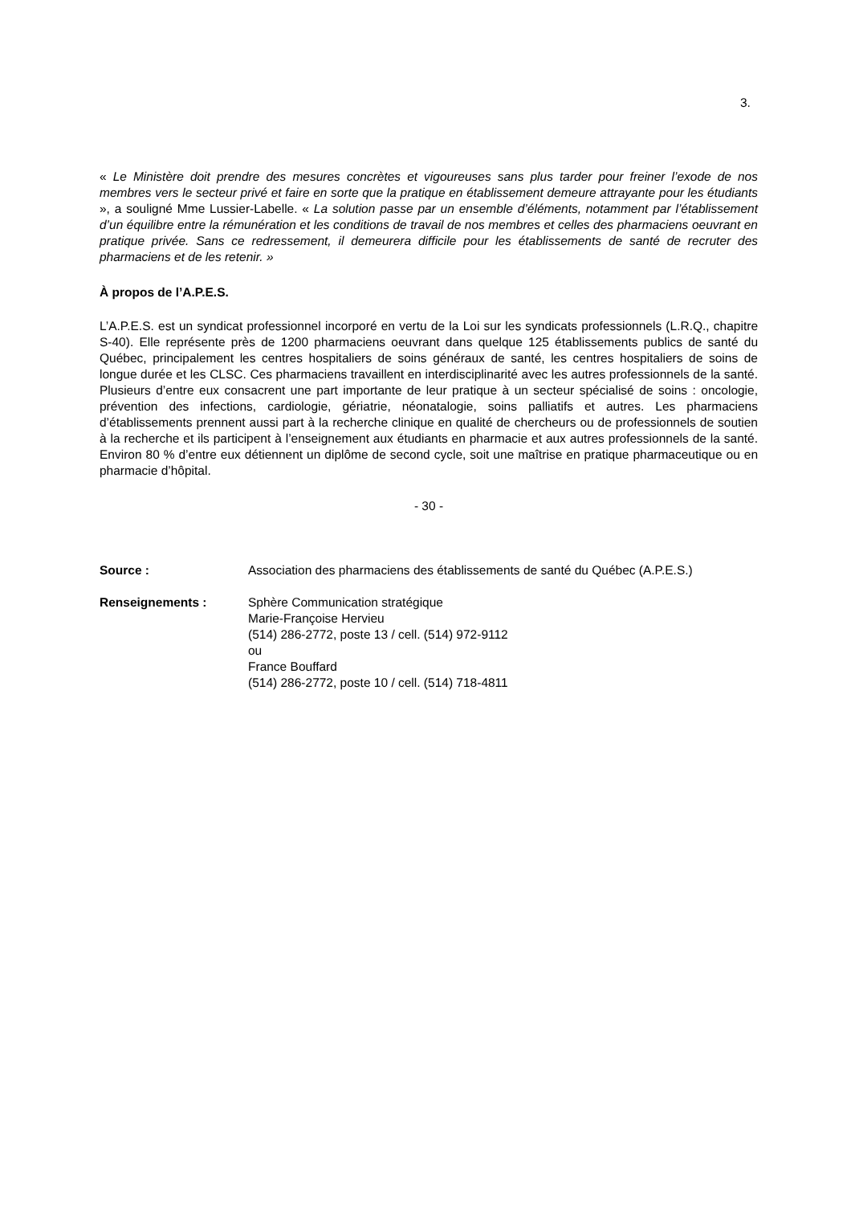3.
« Le Ministère doit prendre des mesures concrètes et vigoureuses sans plus tarder pour freiner l’exode de nos membres vers le secteur privé et faire en sorte que la pratique en établissement demeure attrayante pour les étudiants », a souligné Mme Lussier-Labelle. « La solution passe par un ensemble d’éléments, notamment par l’établissement d’un équilibre entre la rémunération et les conditions de travail de nos membres et celles des pharmaciens oeuvrant en pratique privée. Sans ce redressement, il demeurera difficile pour les établissements de santé de recruter des pharmaciens et de les retenir. »
À propos de l’A.P.E.S.
L’A.P.E.S. est un syndicat professionnel incorporé en vertu de la Loi sur les syndicats professionnels (L.R.Q., chapitre S-40). Elle représente près de 1200 pharmaciens oeuvrant dans quelque 125 établissements publics de santé du Québec, principalement les centres hospitaliers de soins généraux de santé, les centres hospitaliers de soins de longue durée et les CLSC. Ces pharmaciens travaillent en interdisciplinarité avec les autres professionnels de la santé. Plusieurs d’entre eux consacrent une part importante de leur pratique à un secteur spécialisé de soins : oncologie, prévention des infections, cardiologie, gériatrie, néonatalogie, soins palliatifs et autres. Les pharmaciens d’établissements prennent aussi part à la recherche clinique en qualité de chercheurs ou de professionnels de soutien à la recherche et ils participent à l’enseignement aux étudiants en pharmacie et aux autres professionnels de la santé. Environ 80 % d’entre eux détiennent un diplôme de second cycle, soit une maîtrise en pratique pharmaceutique ou en pharmacie d’hôpital.
- 30 -
Source : Association des pharmaciens des établissements de santé du Québec (A.P.E.S.)
Renseignements : Sphère Communication stratégique
Marie-Françoise Hervieu
(514) 286-2772, poste 13 / cell. (514) 972-9112
ou
France Bouffard
(514) 286-2772, poste 10 / cell. (514) 718-4811